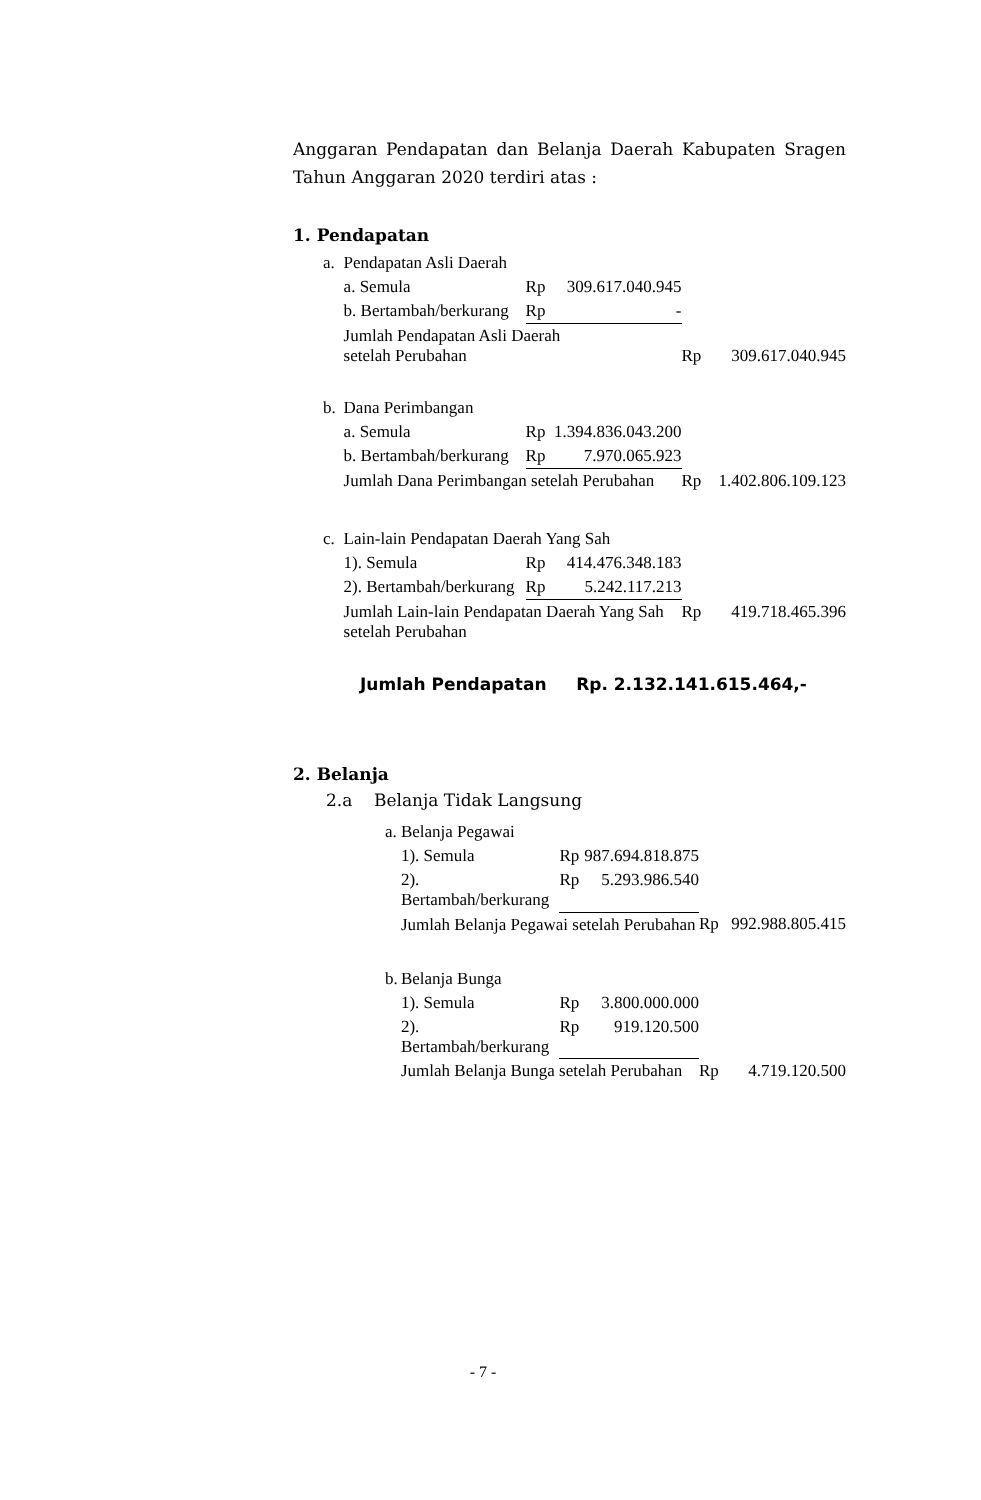Anggaran Pendapatan dan Belanja Daerah Kabupaten Sragen Tahun Anggaran 2020 terdiri atas :
1. Pendapatan
| a. | Pendapatan Asli Daerah | | | | |
| | a. Semula | Rp | 309.617.040.945 | | |
| | b. Bertambah/berkurang | Rp | - | | |
| | Jumlah Pendapatan Asli Daerah setelah Perubahan | | | Rp | 309.617.040.945 |
| b. | Dana Perimbangan | | | | |
| | a. Semula | Rp | 1.394.836.043.200 | | |
| | b. Bertambah/berkurang | Rp | 7.970.065.923 | | |
| | Jumlah Dana Perimbangan setelah Perubahan | | | Rp | 1.402.806.109.123 |
| c. | Lain-lain Pendapatan Daerah Yang Sah | | | | |
| | 1). Semula | Rp | 414.476.348.183 | | |
| | 2). Bertambah/berkurang | Rp | 5.242.117.213 | | |
| | Jumlah Lain-lain Pendapatan Daerah Yang Sah setelah Perubahan | | | Rp | 419.718.465.396 |
Jumlah Pendapatan Rp. 2.132.141.615.464,-
2. Belanja
2.a Belanja Tidak Langsung
| a. | Belanja Pegawai | | | | |
| | 1). Semula | Rp | 987.694.818.875 | | |
| | 2). Bertambah/berkurang | Rp | 5.293.986.540 | | |
| | Jumlah Belanja Pegawai setelah Perubahan | | | Rp | 992.988.805.415 |
| b. | Belanja Bunga | | | | |
| | 1). Semula | Rp | 3.800.000.000 | | |
| | 2). Bertambah/berkurang | Rp | 919.120.500 | | |
| | Jumlah Belanja Bunga setelah Perubahan | | | Rp | 4.719.120.500 |
- 7 -